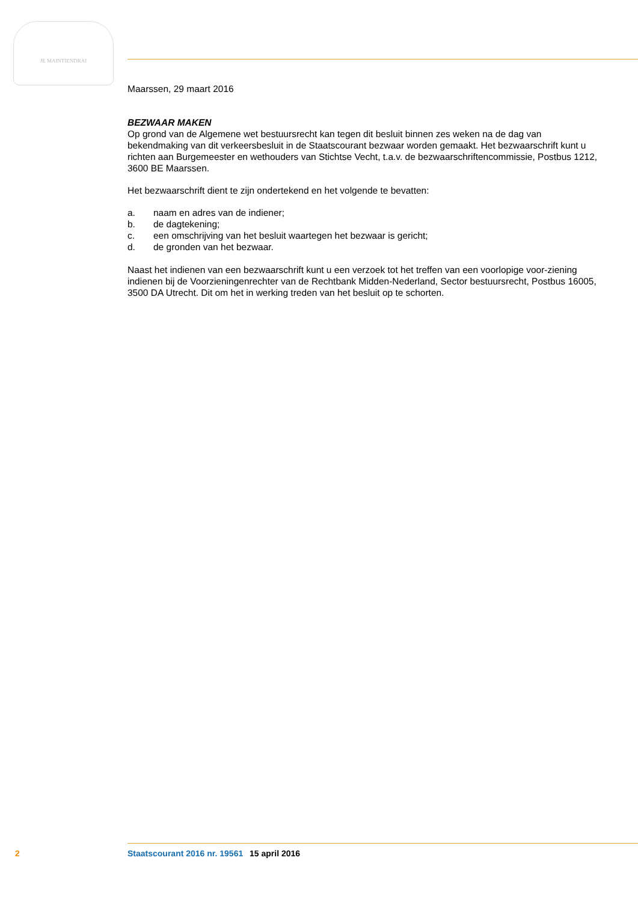JE MAINTIENDRAI
Maarssen, 29 maart 2016
BEZWAAR MAKEN
Op grond van de Algemene wet bestuursrecht kan tegen dit besluit binnen zes weken na de dag van bekendmaking van dit verkeersbesluit in de Staatscourant bezwaar worden gemaakt. Het bezwaarschrift kunt u richten aan Burgemeester en wethouders van Stichtse Vecht, t.a.v. de bezwaarschriftencommissie, Postbus 1212, 3600 BE Maarssen.
Het bezwaarschrift dient te zijn ondertekend en het volgende te bevatten:
a. naam en adres van de indiener;
b. de dagtekening;
c. een omschrijving van het besluit waartegen het bezwaar is gericht;
d. de gronden van het bezwaar.
Naast het indienen van een bezwaarschrift kunt u een verzoek tot het treffen van een voorlopige voor-ziening indienen bij de Voorzieningenrechter van de Rechtbank Midden-Nederland, Sector bestuursrecht, Postbus 16005, 3500 DA Utrecht. Dit om het in werking treden van het besluit op te schorten.
2 Staatscourant 2016 nr. 19561 15 april 2016